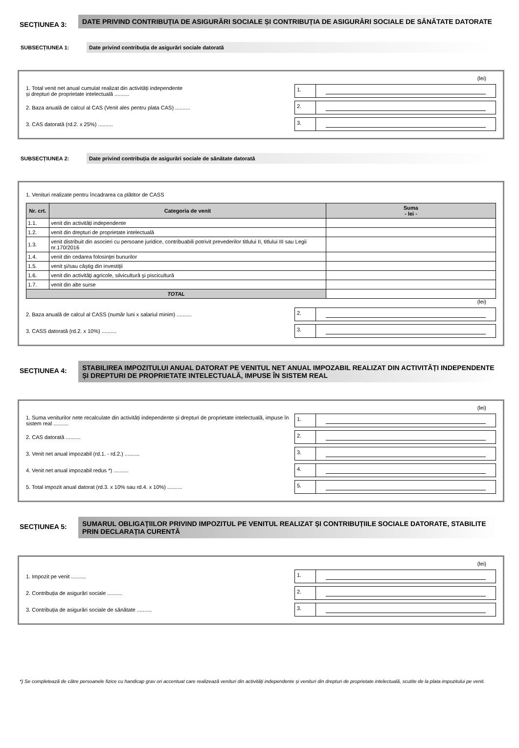SECȚIUNEA 3:
DATE PRIVIND CONTRIBUȚIA DE ASIGURĂRI SOCIALE ȘI CONTRIBUȚIA DE ASIGURĂRI SOCIALE DE SĂNĂTATE DATORATE
SUBSECȚIUNEA 1: Date privind contribuția de asigurări sociale datorată
(lei)
1. Total venit net anual cumulat realizat din activități independente
și drepturi de proprietate intelectuală ..........
1.
2. Baza anuală de calcul al CAS (Venit ales pentru plata CAS) ..........
2.
3. CAS datorată (rd.2. x 25%) ..........
3.
SUBSECȚIUNEA 2: Date privind contribuția de asigurări sociale de sănătate datorată
1. Venituri realizate pentru încadrarea ca plătitor de CASS
| Nr. crt. | Categoria de venit | Suma - lei - |
| --- | --- | --- |
| 1.1. | venit din activități independente | |
| 1.2. | venit din drepturi de proprietate intelectuală | |
| 1.3. | venit distribuit din asocieri cu persoane juridice, contribuabili potrivit prevederilor titlului II, titlului III sau Legii nr.170/2016 | |
| 1.4. | venit din cedarea folosinţei bunurilor | |
| 1.5. | venit şi/sau câştig din investiţii | |
| 1.6. | venit din activităţi agricole, silvicultură şi piscicultură | |
| 1.7. | venit din alte surse | |
| TOTAL | | |
(lei)
2. Baza anuală de calcul al CASS (număr luni x salariul minim) ..........
2.
3. CASS datorată (rd.2. x 10%) ..........
3.
SECȚIUNEA 4:
STABILIREA IMPOZITULUI ANUAL DATORAT PE VENITUL NET ANUAL IMPOZABIL REALIZAT DIN ACTIVITĂȚI INDEPENDENTE ȘI DREPTURI DE PROPRIETATE INTELECTUALĂ, IMPUSE ÎN SISTEM REAL
(lei)
1. Suma veniturilor nete recalculate din activități independente și drepturi de proprietate intelectuală, impuse în sistem real ..........
1.
2. CAS datorată ..........
2.
3. Venit net anual impozabil (rd.1. - rd.2.) ..........
3.
4. Venit net anual impozabil redus *) ..........
4.
5. Total impozit anual datorat (rd.3. x 10% sau rd.4. x 10%) ..........
5.
SECȚIUNEA 5:
SUMARUL OBLIGAȚIILOR PRIVIND IMPOZITUL PE VENITUL REALIZAT ȘI CONTRIBUȚIILE SOCIALE DATORATE, STABILITE PRIN DECLARAȚIA CURENTĂ
(lei)
1. Impozit pe venit ..........
1.
2. Contribuția de asigurări sociale ..........
2.
3. Contribuția de asigurări sociale de sănătate ..........
3.
*) Se completează de către persoanele fizice cu handicap grav ori accentuat care realizează venituri din activități independente și venituri din drepturi de proprietate intelectuală, scutite de la plata impozitului pe venit.